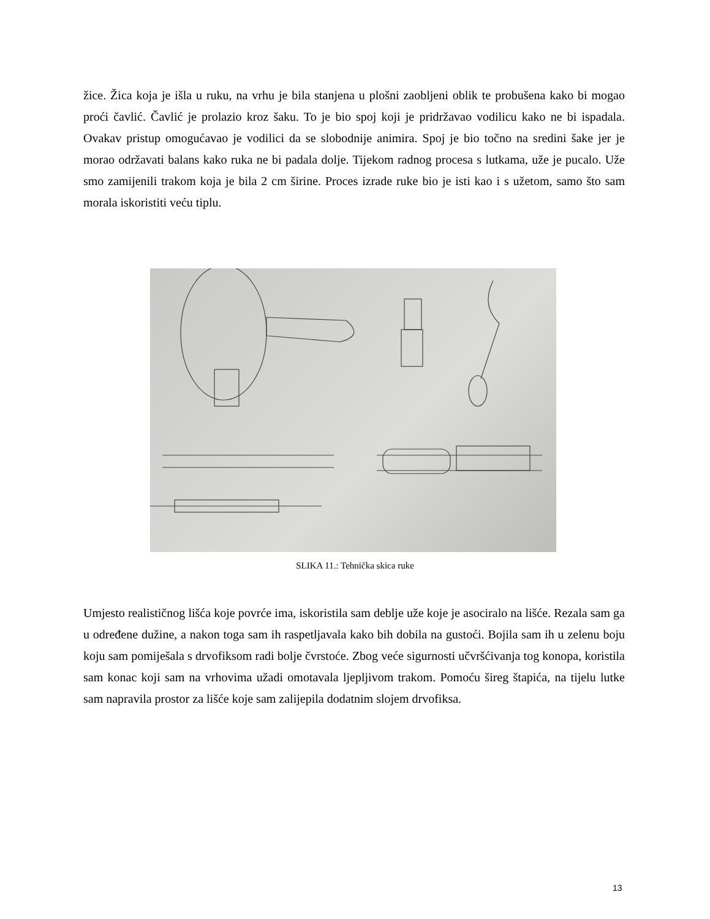žice. Žica koja je išla u ruku, na vrhu je bila stanjena u plošni zaobljeni oblik te probušena kako bi mogao proći čavlić. Čavlić je prolazio kroz šaku. To je bio spoj koji je pridržavao vodilicu kako ne bi ispadala. Ovakav pristup omogućavao je vodilici da se slobodnije animira. Spoj je bio točno na sredini šake jer je morao održavati balans kako ruka ne bi padala dolje. Tijekom radnog procesa s lutkama, uže je pucalo. Uže smo zamijenili trakom koja je bila 2 cm širine. Proces izrade ruke bio je isti kao i s užetom, samo što sam morala iskoristiti veću tiplu.
SLIKA 11.: Tehnička skica ruke
Umjesto realističnog lišća koje povrće ima, iskoristila sam deblje uže koje je asociralo na lišće. Rezala sam ga u određene dužine, a nakon toga sam ih raspetljavala kako bih dobila na gustoći. Bojila sam ih u zelenu boju koju sam pomiješala s drvofiksom radi bolje čvrstoće. Zbog veće sigurnosti učvršćivanja tog konopa, koristila sam konac koji sam na vrhovima užadi omotavala ljepljivom trakom. Pomoću šireg štapića, na tijelu lutke sam napravila prostor za lišće koje sam zalijepila dodatnim slojem drvofiksa.
13